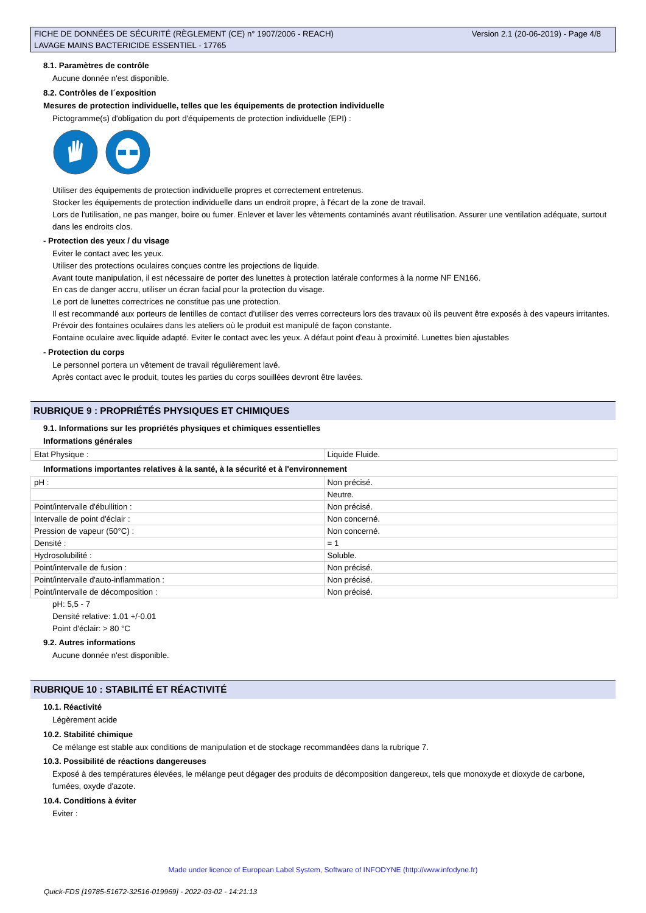Version 2.1 (20-06-2019) - Page 4/8 FICHE DE DONNÉES DE SÉCURITÉ (RÈGLEMENT (CE) n° 1907/2006 - REACH)
LAVAGE MAINS BACTERICIDE ESSENTIEL - 17765
8.1. Paramètres de contrôle
Aucune donnée n'est disponible.
8.2. Contrôles de l´exposition
Mesures de protection individuelle, telles que les équipements de protection individuelle
Pictogramme(s) d'obligation du port d'équipements de protection individuelle (EPI) :
Utiliser des équipements de protection individuelle propres et correctement entretenus.
Stocker les équipements de protection individuelle dans un endroit propre, à l'écart de la zone de travail.
Lors de l'utilisation, ne pas manger, boire ou fumer. Enlever et laver les vêtements contaminés avant réutilisation. Assurer une ventilation adéquate, surtout dans les endroits clos.
- Protection des yeux / du visage
Eviter le contact avec les yeux.
Utiliser des protections oculaires conçues contre les projections de liquide.
Avant toute manipulation, il est nécessaire de porter des lunettes à protection latérale conformes à la norme NF EN166.
En cas de danger accru, utiliser un écran facial pour la protection du visage.
Le port de lunettes correctrices ne constitue pas une protection.
Il est recommandé aux porteurs de lentilles de contact d'utiliser des verres correcteurs lors des travaux où ils peuvent être exposés à des vapeurs irritantes.
Prévoir des fontaines oculaires dans les ateliers où le produit est manipulé de façon constante.
Fontaine oculaire avec liquide adapté. Eviter le contact avec les yeux. A défaut point d'eau à proximité. Lunettes bien ajustables
- Protection du corps
Le personnel portera un vêtement de travail régulièrement lavé.
Après contact avec le produit, toutes les parties du corps souillées devront être lavées.
RUBRIQUE 9 : PROPRIÉTÉS PHYSIQUES ET CHIMIQUES
9.1. Informations sur les propriétés physiques et chimiques essentielles
Informations générales
| Etat Physique : | Liquide Fluide. |
Informations importantes relatives à la santé, à la sécurité et à l'environnement
| pH : | Non précisé. |
| | Neutre. |
| Point/intervalle d'ébullition : | Non précisé. |
| Intervalle de point d'éclair : | Non concerné. |
| Pression de vapeur (50°C) : | Non concerné. |
| Densité : | = 1 |
| Hydrosolubilité : | Soluble. |
| Point/intervalle de fusion : | Non précisé. |
| Point/intervalle d'auto-inflammation : | Non précisé. |
| Point/intervalle de décomposition : | Non précisé. |
pH: 5,5 - 7
Densité relative: 1.01 +/-0.01
Point d'éclair: > 80 °C
9.2. Autres informations
Aucune donnée n'est disponible.
RUBRIQUE 10 : STABILITÉ ET RÉACTIVITÉ
10.1. Réactivité
Légèrement acide
10.2. Stabilité chimique
Ce mélange est stable aux conditions de manipulation et de stockage recommandées dans la rubrique 7.
10.3. Possibilité de réactions dangereuses
Exposé à des températures élevées, le mélange peut dégager des produits de décomposition dangereux, tels que monoxyde et dioxyde de carbone, fumées, oxyde d'azote.
10.4. Conditions à éviter
Eviter :
Made under licence of European Label System, Software of INFODYNE (http://www.infodyne.fr)
Quick-FDS [19785-51672-32516-019969] - 2022-03-02 - 14:21:13